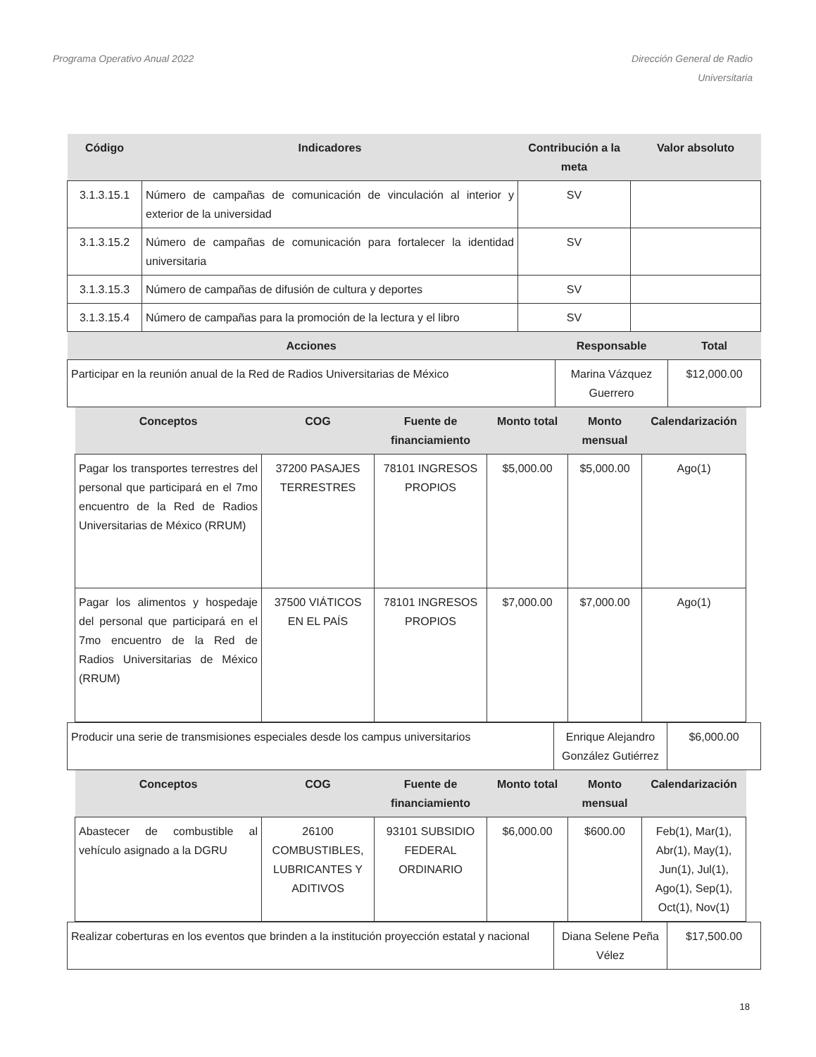Programa Operativo Anual 2022 Dirección General de Radio
Universitaria
| Código | Indicadores | Contribución a la meta | Valor absoluto |
| --- | --- | --- | --- |
| 3.1.3.15.1 | Número de campañas de comunicación de vinculación al interior y exterior de la universidad | SV | |
| 3.1.3.15.2 | Número de campañas de comunicación para fortalecer la identidad universitaria | SV | |
| 3.1.3.15.3 | Número de campañas de difusión de cultura y deportes | SV | |
| 3.1.3.15.4 | Número de campañas para la promoción de la lectura y el libro | SV | |
| Acciones | Responsable | Total |
| --- | --- | --- |
| Participar en la reunión anual de la Red de Radios Universitarias de México | Marina Vázquez Guerrero | $12,000.00 |
| Conceptos | COG | Fuente de financiamiento | Monto total | Monto mensual | Calendarización |
| --- | --- | --- | --- | --- | --- |
| Pagar los transportes terrestres del personal que participará en el 7mo encuentro de la Red de Radios Universitarias de México (RRUM) | 37200 PASAJES TERRESTRES | 78101 INGRESOS PROPIOS | $5,000.00 | $5,000.00 | Ago(1) |
| Pagar los alimentos y hospedaje del personal que participará en el 7mo encuentro de la Red de Radios Universitarias de México (RRUM) | 37500 VIÁTICOS EN EL PAÍS | 78101 INGRESOS PROPIOS | $7,000.00 | $7,000.00 | Ago(1) |
| Producir una serie de transmisiones especiales desde los campus universitarios | Enrique Alejandro González Gutiérrez | $6,000.00 |
| Conceptos | COG | Fuente de financiamiento | Monto total | Monto mensual | Calendarización |
| --- | --- | --- | --- | --- | --- |
| Abastecer de combustible al vehículo asignado a la DGRU | 26100 COMBUSTIBLES, LUBRICANTES Y ADITIVOS | 93101 SUBSIDIO FEDERAL ORDINARIO | $6,000.00 | $600.00 | Feb(1), Mar(1), Abr(1), May(1), Jun(1), Jul(1), Ago(1), Sep(1), Oct(1), Nov(1) |
| Realizar coberturas en los eventos que brinden a la institución proyección estatal y nacional | Diana Selene Peña Vélez | $17,500.00 |
18